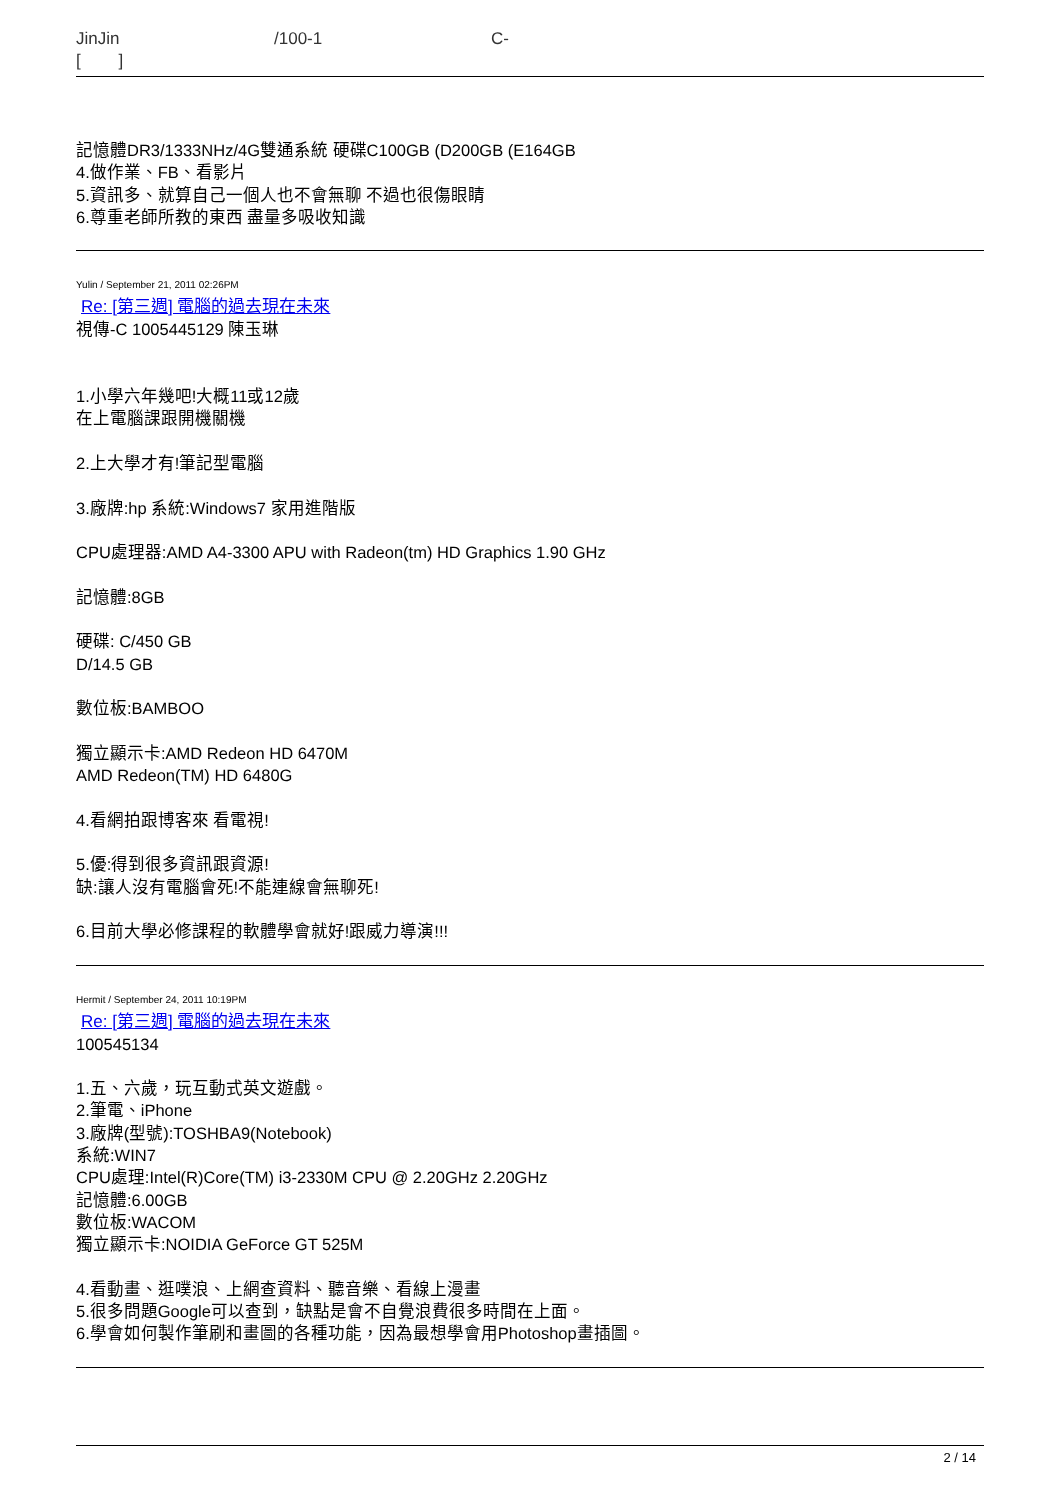JinJin /100-1 C-
[ ]
記憶體DR3/1333NHz/4G雙通系統 硬碟C100GB (D200GB (E164GB
4.做作業、FB、看影片
5.資訊多、就算自己一個人也不會無聊 不過也很傷眼睛
6.尊重老師所教的東西 盡量多吸收知識
Yulin / September 21, 2011 02:26PM
Re: [第三週] 電腦的過去現在未來
視傳-C 1005445129 陳玉琳
1.小學六年幾吧!大概11或12歲
在上電腦課跟開機關機
2.上大學才有!筆記型電腦
3.廠牌:hp 系統:Windows7 家用進階版
CPU處理器:AMD A4-3300 APU with Radeon(tm) HD Graphics 1.90 GHz
記憶體:8GB
硬碟: C/450 GB
D/14.5 GB
數位板:BAMBOO
獨立顯示卡:AMD Redeon HD 6470M
AMD Redeon(TM) HD 6480G
4.看網拍跟博客來 看電視!
5.優:得到很多資訊跟資源!
缺:讓人沒有電腦會死!不能連線會無聊死!
6.目前大學必修課程的軟體學會就好!跟威力導演!!!
Hermit / September 24, 2011 10:19PM
Re: [第三週] 電腦的過去現在未來
100545134
1.五、六歲，玩互動式英文遊戲。
2.筆電、iPhone
3.廠牌(型號):TOSHBA9(Notebook)
系統:WIN7
CPU處理:Intel(R)Core(TM) i3-2330M CPU @ 2.20GHz 2.20GHz
記憶體:6.00GB
數位板:WACOM
獨立顯示卡:NOIDIA GeForce GT 525M
4.看動畫、逛噗浪、上網查資料、聽音樂、看線上漫畫
5.很多問題Google可以查到，缺點是會不自覺浪費很多時間在上面。
6.學會如何製作筆刷和畫圖的各種功能，因為最想學會用Photoshop畫插圖。
2 / 14